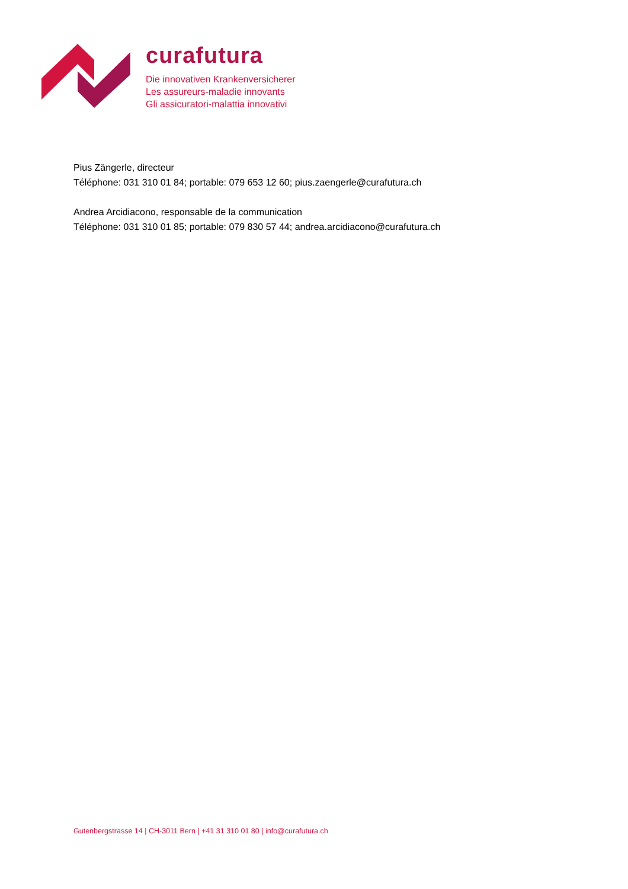curafutura
Die innovativen Krankenversicherer
Les assureurs-maladie innovants
Gli assicuratori-malattia innovativi
Pius Zängerle, directeur
Téléphone: 031 310 01 84; portable: 079 653 12 60; pius.zaengerle@curafutura.ch
Andrea Arcidiacono, responsable de la communication
Téléphone: 031 310 01 85; portable: 079 830 57 44; andrea.arcidiacono@curafutura.ch
Gutenbergstrasse 14 | CH-3011 Bern | +41 31 310 01 80 | info@curafutura.ch